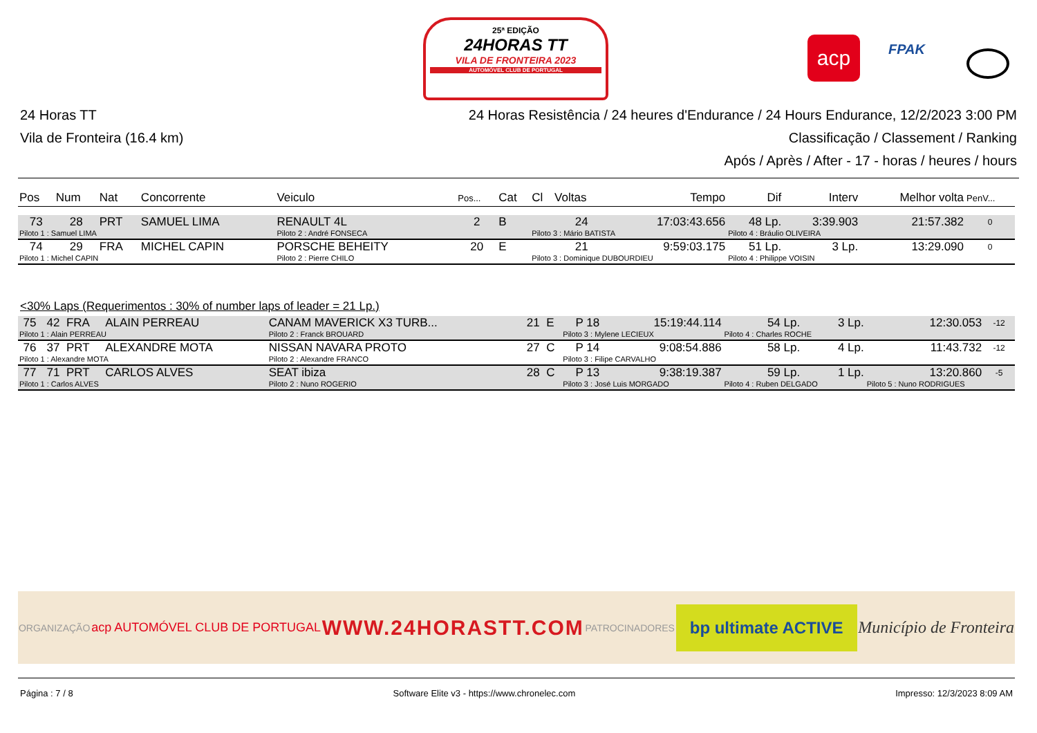25ª EDIÇÃO
24HORAS TT
VILA DE FRONTEIRA 2023
AUTOMÓVEL CLUB DE PORTUGAL
acp FPAK
24 Horas TT
Vila de Fronteira (16.4 km)
24 Horas Resistência / 24 heures d'Endurance / 24 Hours Endurance, 12/2/2023 3:00 PM
Classificação / Classement / Ranking
Após / Après / After - 17 - horas / heures / hours
| Pos | Num | Nat | Concorrente | Veiculo | Pos... | Cat | Cl | Voltas | Tempo | Dif | Interv | Melhor volta | PenV... |
| --- | --- | --- | --- | --- | --- | --- | --- | --- | --- | --- | --- | --- | --- |
| 73 | 28 | PRT | SAMUEL LIMA | RENAULT 4L | 2 | B | | 24 | 17:03:43.656 | 48 Lp. | 3:39.903 | 21:57.382 | 0 |
| Piloto 1 : Samuel LIMA | | | | Piloto 2 : André FONSECA | | | Piloto 3 : Mário BATISTA | | | Piloto 4 : Bráulio OLIVEIRA | | | |
| 74 | 29 | FRA | MICHEL CAPIN | PORSCHE BEHEITY | 20 | E | | 21 | 9:59:03.175 | 51 Lp. | 3 Lp. | 13:29.090 | 0 |
| Piloto 1 : Michel CAPIN | | | | Piloto 2 : Pierre CHILO | | | Piloto 3 : Dominique DUBOURDIEU | | | Piloto 4 : Philippe VOISIN | | | |
<30% Laps (Requerimentos : 30% of number laps of leader = 21 Lp.)
| 75 | 42 | FRA | ALAIN PERREAU | CANAM MAVERICK X3 TURB... | 21 | E | | P 18 | 15:19:44.114 | 54 Lp. | 3 Lp. | 12:30.053 | -12 |
| Piloto 1 : Alain PERREAU | | | | Piloto 2 : Franck BROUARD | | | Piloto 3 : Mylene LECIEUX | | | Piloto 4 : Charles ROCHE | | | |
| 76 | 37 | PRT | ALEXANDRE MOTA | NISSAN NAVARA PROTO | 27 | C | | P 14 | 9:08:54.886 | 58 Lp. | 4 Lp. | 11:43.732 | -12 |
| Piloto 1 : Alexandre MOTA | | | | Piloto 2 : Alexandre FRANCO | | | Piloto 3 : Filipe CARVALHO | | | | | | |
| 77 | 71 | PRT | CARLOS ALVES | SEAT ibiza | 28 | C | | P 13 | 9:38:19.387 | 59 Lp. | 1 Lp. | 13:20.860 | -5 |
| Piloto 1 : Carlos ALVES | | | | Piloto 2 : Nuno ROGERIO | | | Piloto 3 : José Luis MORGADO | | | Piloto 4 : Ruben DELGADO | | Piloto 5 : Nuno RODRIGUES | |
ORGANIZAÇÃO acp AUTOMÓVEL CLUB DE PORTUGAL WWW.24HORASTT.COM PATROCINADORES bp ultimate ACTIVE Município de Fronteira
Página : 7 / 8 Software Elite v3 - https://www.chronelec.com Impresso: 12/3/2023 8:09 AM